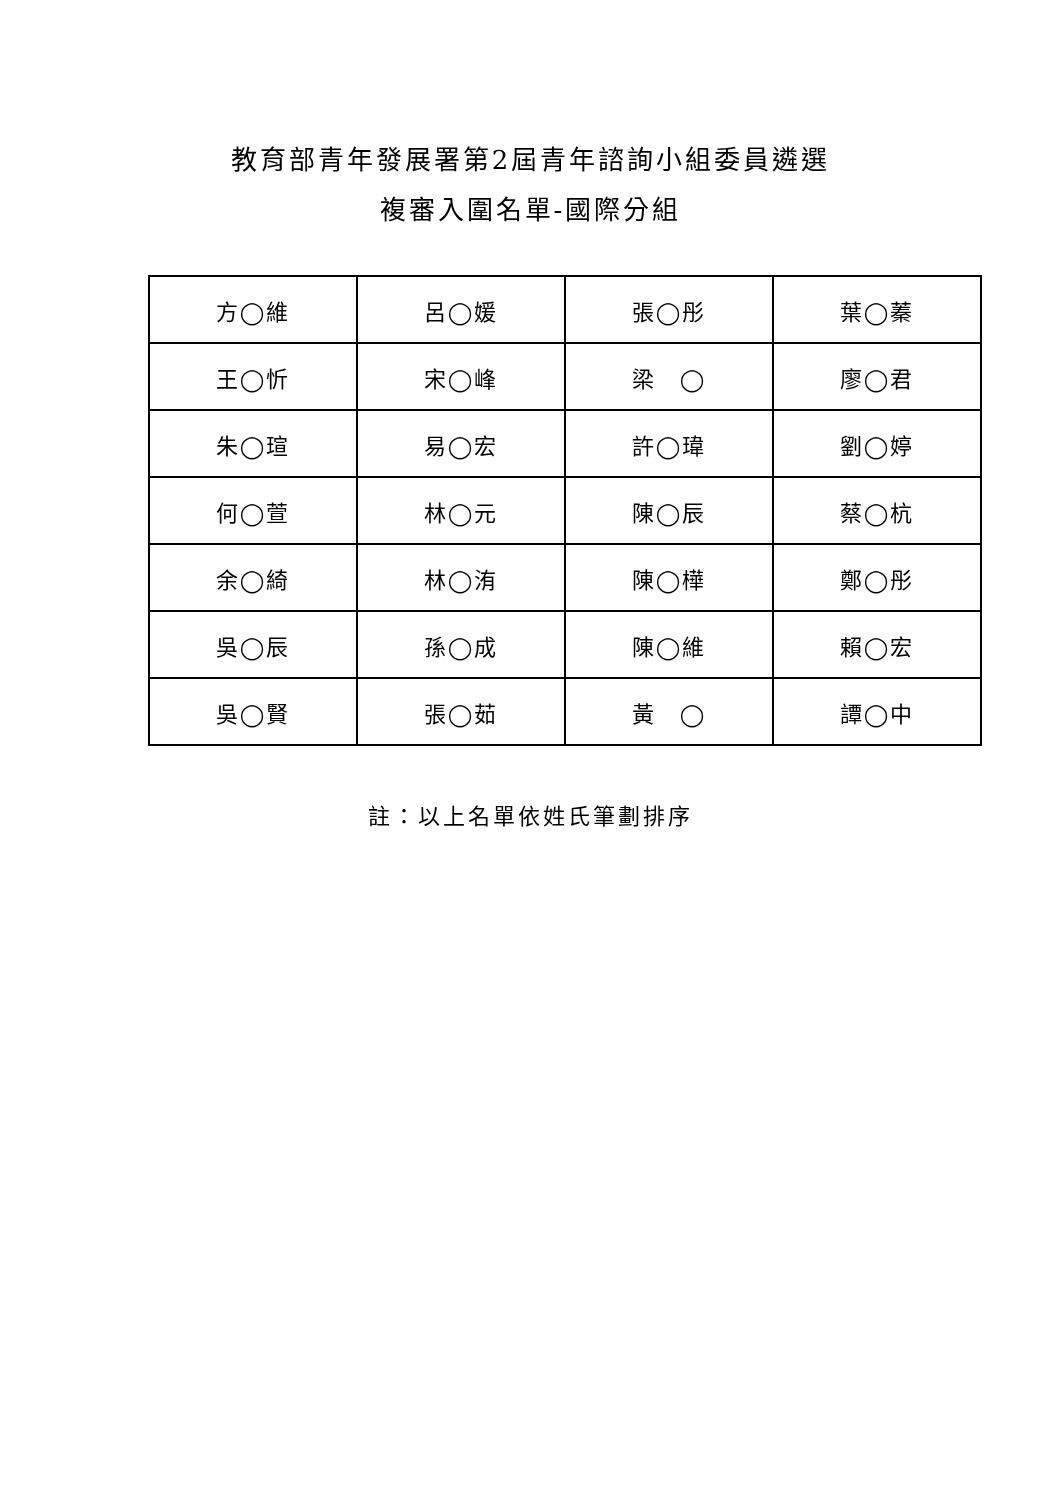教育部青年發展署第2屆青年諮詢小組委員遴選
複審入圍名單-國際分組
| 方◯維 | 呂◯媛 | 張◯彤 | 葉◯蓁 |
| 王◯忻 | 宋◯峰 | 梁 ◯ | 廖◯君 |
| 朱◯瑄 | 易◯宏 | 許◯瑋 | 劉◯婷 |
| 何◯萱 | 林◯元 | 陳◯辰 | 蔡◯杭 |
| 余◯綺 | 林◯洧 | 陳◯樺 | 鄭◯彤 |
| 吳◯辰 | 孫◯成 | 陳◯維 | 賴◯宏 |
| 吳◯賢 | 張◯茹 | 黃 ◯ | 譚◯中 |
註：以上名單依姓氏筆劃排序